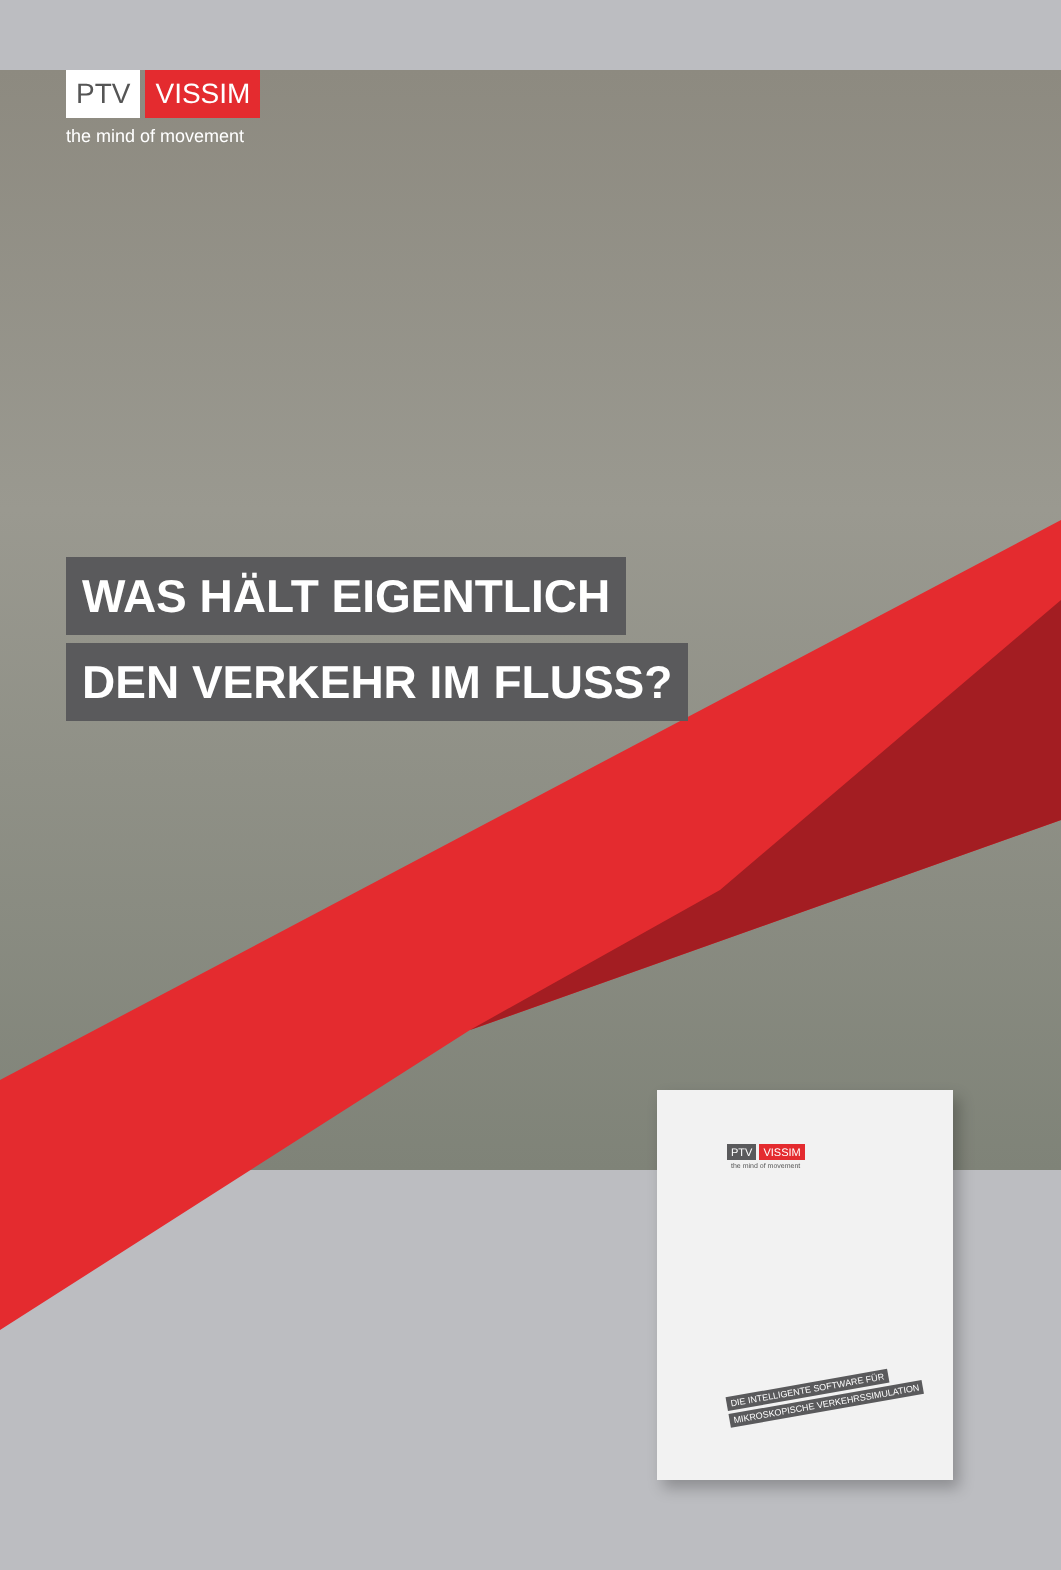PTV VISSIM
the mind of movement
WAS HÄLT EIGENTLICH
DEN VERKEHR IM FLUSS?
PTV VISSIM
the mind of movement
DIE INTELLIGENTE SOFTWARE FÜR
MIKROSKOPISCHE VERKEHRSSIMULATION